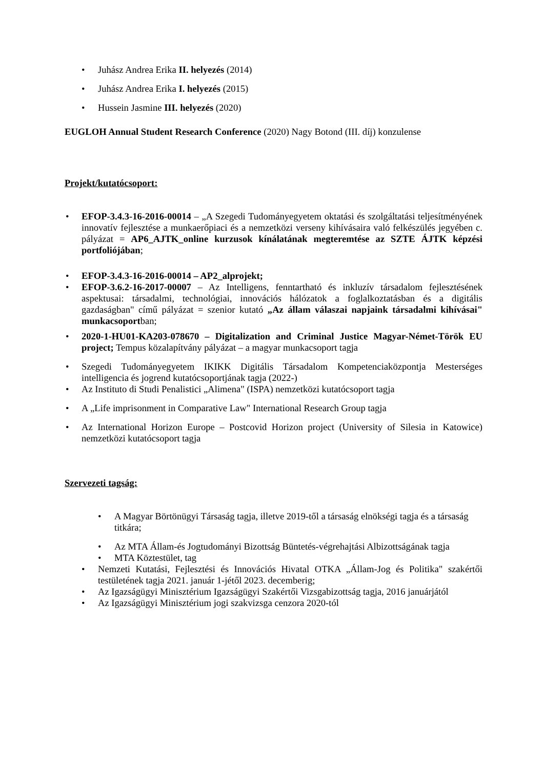• Juhász Andrea Erika II. helyezés (2014)
• Juhász Andrea Erika I. helyezés (2015)
• Hussein Jasmine III. helyezés (2020)
EUGLOH Annual Student Research Conference (2020) Nagy Botond (III. díj) konzulense
Projekt/kutatócsoport:
• EFOP-3.4.3-16-2016-00014 – „A Szegedi Tudományegyetem oktatási és szolgáltatási teljesítményének innovatív fejlesztése a munkaerőpiaci és a nemzetközi verseny kihívásaira való felkészülés jegyében c. pályázat = AP6_AJTK_online kurzusok kínálatának megteremtése az SZTE ÁJTK képzési portfoliójában;
• EFOP-3.4.3-16-2016-00014 – AP2_alprojekt;
• EFOP-3.6.2-16-2017-00007 – Az Intelligens, fenntartható és inkluzív társadalom fejlesztésének aspektusai: társadalmi, technológiai, innovációs hálózatok a foglalkoztatásban és a digitális gazdaságban" című pályázat = szenior kutató „Az állam válaszai napjaink társadalmi kihívásai" munkacsoportban;
• 2020-1-HU01-KA203-078670 – Digitalization and Criminal Justice Magyar-Német-Török EU project; Tempus közalapítvány pályázat – a magyar munkacsoport tagja
• Szegedi Tudományegyetem IKIKK Digitális Társadalom Kompetenciaközpontja Mesterséges intelligencia és jogrend kutatócsoportjának tagja (2022-)
• Az Instituto di Studi Penalistici „Alimena" (ISPA) nemzetközi kutatócsoport tagja
• A „Life imprisonment in Comparative Law" International Research Group tagja
• Az International Horizon Europe – Postcovid Horizon project (University of Silesia in Katowice) nemzetközi kutatócsoport tagja
Szervezeti tagság:
• A Magyar Börtönügyi Társaság tagja, illetve 2019-től a társaság elnökségi tagja és a társaság titkára;
• Az MTA Állam-és Jogtudományi Bizottság Büntetés-végrehajtási Albizottságának tagja
• MTA Köztestület, tag
• Nemzeti Kutatási, Fejlesztési és Innovációs Hivatal OTKA „Állam-Jog és Politika" szakértői testületének tagja 2021. január 1-jétől 2023. decemberig;
• Az Igazságügyi Minisztérium Igazságügyi Szakértői Vizsgabizottság tagja, 2016 januárjától
• Az Igazságügyi Minisztérium jogi szakvizsga cenzora 2020-tól